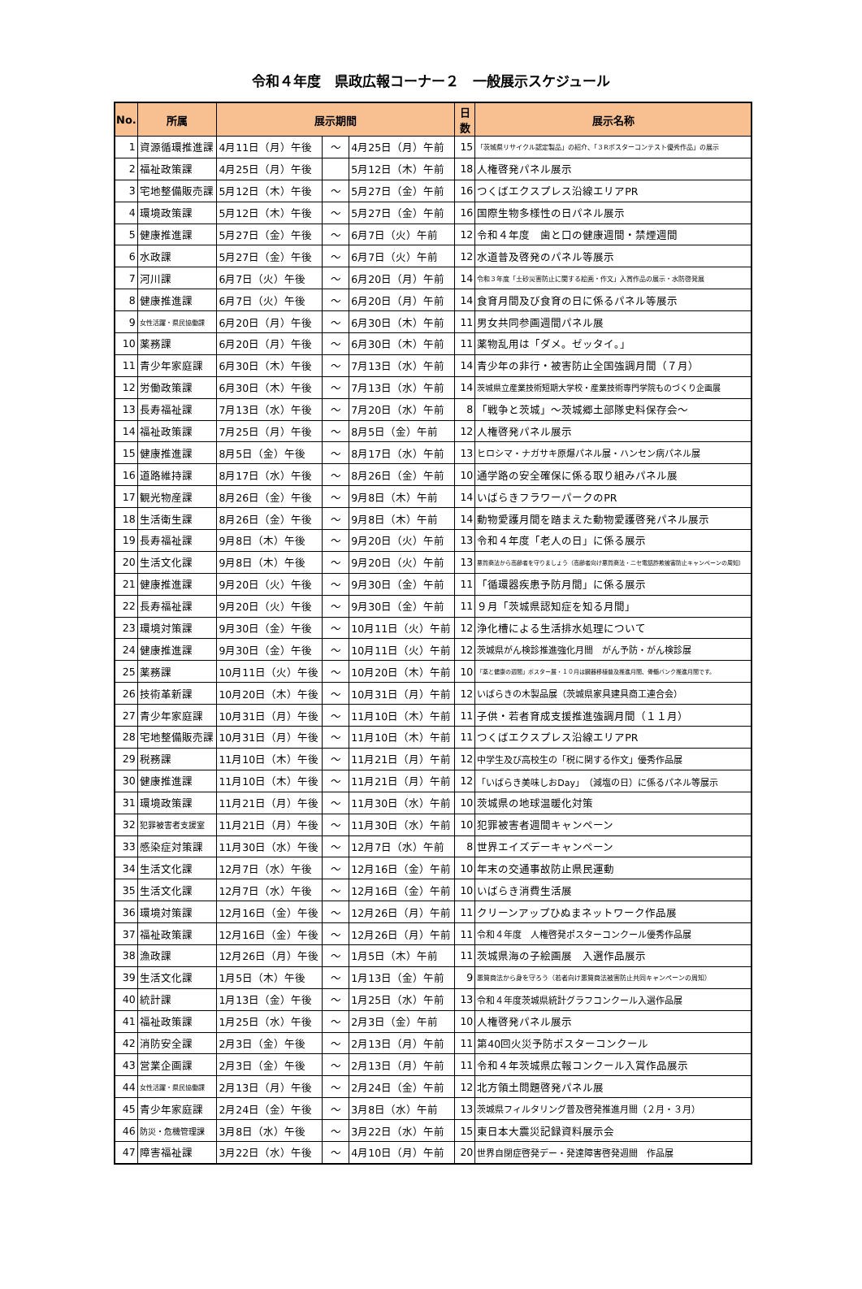令和４年度　県政広報コーナー２　一般展示スケジュール
| No. | 所属 | 展示期間 | | | 日数 | 展示名称 |
| --- | --- | --- | --- | --- | --- | --- |
| 1 | 資源循環推進課 | 4月11日（月）午後 | ～ | 4月25日（月）午前 | 15 | 「茨城県リサイクル認定製品」の紹介、「３Rポスターコンテスト優秀作品」の展示 |
| 2 | 福祉政策課 | 4月25日（月）午後 | | 5月12日（木）午前 | 18 | 人権啓発パネル展示 |
| 3 | 宅地整備販売課 | 5月12日（木）午後 | ～ | 5月27日（金）午前 | 16 | つくばエクスプレス沿線エリアPR |
| 4 | 環境政策課 | 5月12日（木）午後 | ～ | 5月27日（金）午前 | 16 | 国際生物多様性の日パネル展示 |
| 5 | 健康推進課 | 5月27日（金）午後 | ～ | 6月7日（火）午前 | 12 | 令和４年度 歯と口の健康週間・禁煙週間 |
| 6 | 水政課 | 5月27日（金）午後 | ～ | 6月7日（火）午前 | 12 | 水道普及啓発のパネル等展示 |
| 7 | 河川課 | 6月7日（火）午後 | ～ | 6月20日（月）午前 | 14 | 令和３年度「土砂災害防止に関する絵画・作文」入賞作品の展示・水防啓発展 |
| 8 | 健康推進課 | 6月7日（火）午後 | ～ | 6月20日（月）午前 | 14 | 食育月間及び食育の日に係るパネル等展示 |
| 9 | 女性活躍・県民協働課 | 6月20日（月）午後 | ～ | 6月30日（木）午前 | 11 | 男女共同参画週間パネル展 |
| 10 | 薬務課 | 6月20日（月）午後 | ～ | 6月30日（木）午前 | 11 | 薬物乱用は「ダメ。ゼッタイ。」 |
| 11 | 青少年家庭課 | 6月30日（木）午後 | ～ | 7月13日（水）午前 | 14 | 青少年の非行・被害防止全国強調月間（７月） |
| 12 | 労働政策課 | 6月30日（木）午後 | ～ | 7月13日（水）午前 | 14 | 茨城県立産業技術短期大学校・産業技術専門学院ものづくり企画展 |
| 13 | 長寿福祉課 | 7月13日（水）午後 | ～ | 7月20日（水）午前 | 8 | 「戦争と茨城」～茨城郷土部隊史料保存会～ |
| 14 | 福祉政策課 | 7月25日（月）午後 | ～ | 8月5日（金）午前 | 12 | 人権啓発パネル展示 |
| 15 | 健康推進課 | 8月5日（金）午後 | ～ | 8月17日（水）午前 | 13 | ヒロシマ・ナガサキ原爆パネル展・ハンセン病パネル展 |
| 16 | 道路維持課 | 8月17日（水）午後 | ～ | 8月26日（金）午前 | 10 | 通学路の安全確保に係る取り組みパネル展 |
| 17 | 観光物産課 | 8月26日（金）午後 | ～ | 9月8日（木）午前 | 14 | いばらきフラワーパークのPR |
| 18 | 生活衛生課 | 8月26日（金）午後 | ～ | 9月8日（木）午前 | 14 | 動物愛護月間を踏まえた動物愛護啓発パネル展示 |
| 19 | 長寿福祉課 | 9月8日（木）午後 | ～ | 9月20日（火）午前 | 13 | 令和４年度「老人の日」に係る展示 |
| 20 | 生活文化課 | 9月8日（木）午後 | ～ | 9月20日（火）午前 | 13 | 悪質商法から高齢者を守りましょう（高齢者向け悪質商法・ニセ電話詐欺被害防止キャンペーンの周知） |
| 21 | 健康推進課 | 9月20日（火）午後 | ～ | 9月30日（金）午前 | 11 | 「循環器疾患予防月間」に係る展示 |
| 22 | 長寿福祉課 | 9月20日（火）午後 | ～ | 9月30日（金）午前 | 11 | ９月「茨城県認知症を知る月間」 |
| 23 | 環境対策課 | 9月30日（金）午後 | ～ | 10月11日（火）午前 | 12 | 浄化槽による生活排水処理について |
| 24 | 健康推進課 | 9月30日（金）午後 | ～ | 10月11日（火）午前 | 12 | 茨城県がん検診推進強化月間 がん予防・がん検診展 |
| 25 | 薬務課 | 10月11日（火）午後 | ～ | 10月20日（木）午前 | 10 | 「薬と健康の週間」ポスター展・１０月は臓器移植普及推進月間、骨髄バンク推進月間です。 |
| 26 | 技術革新課 | 10月20日（木）午後 | ～ | 10月31日（月）午前 | 12 | いばらきの木製品展（茨城県家具建具商工連合会） |
| 27 | 青少年家庭課 | 10月31日（月）午後 | ～ | 11月10日（木）午前 | 11 | 子供・若者育成支援推進強調月間（１１月） |
| 28 | 宅地整備販売課 | 10月31日（月）午後 | ～ | 11月10日（木）午前 | 11 | つくばエクスプレス沿線エリアPR |
| 29 | 税務課 | 11月10日（木）午後 | ～ | 11月21日（月）午前 | 12 | 中学生及び高校生の「税に関する作文」優秀作品展 |
| 30 | 健康推進課 | 11月10日（木）午後 | ～ | 11月21日（月）午前 | 12 | 「いばらき美味しおDay」（減塩の日）に係るパネル等展示 |
| 31 | 環境政策課 | 11月21日（月）午後 | ～ | 11月30日（水）午前 | 10 | 茨城県の地球温暖化対策 |
| 32 | 犯罪被害者支援室 | 11月21日（月）午後 | ～ | 11月30日（水）午前 | 10 | 犯罪被害者週間キャンペーン |
| 33 | 感染症対策課 | 11月30日（水）午後 | ～ | 12月7日（水）午前 | 8 | 世界エイズデーキャンペーン |
| 34 | 生活文化課 | 12月7日（水）午後 | ～ | 12月16日（金）午前 | 10 | 年末の交通事故防止県民運動 |
| 35 | 生活文化課 | 12月7日（水）午後 | ～ | 12月16日（金）午前 | 10 | いばらき消費生活展 |
| 36 | 環境対策課 | 12月16日（金）午後 | ～ | 12月26日（月）午前 | 11 | クリーンアップひぬまネットワーク作品展 |
| 37 | 福祉政策課 | 12月16日（金）午後 | ～ | 12月26日（月）午前 | 11 | 令和４年度 人権啓発ポスターコンクール優秀作品展 |
| 38 | 漁政課 | 12月26日（月）午後 | ～ | 1月5日（木）午前 | 11 | 茨城県海の子絵画展 入選作品展示 |
| 39 | 生活文化課 | 1月5日（木）午後 | ～ | 1月13日（金）午前 | 9 | 悪質商法から身を守ろう（若者向け悪質商法被害防止共同キャンペーンの周知） |
| 40 | 統計課 | 1月13日（金）午後 | ～ | 1月25日（水）午前 | 13 | 令和４年度茨城県統計グラフコンクール入選作品展 |
| 41 | 福祉政策課 | 1月25日（水）午後 | ～ | 2月3日（金）午前 | 10 | 人権啓発パネル展示 |
| 42 | 消防安全課 | 2月3日（金）午後 | ～ | 2月13日（月）午前 | 11 | 第40回火災予防ポスターコンクール |
| 43 | 営業企画課 | 2月3日（金）午後 | ～ | 2月13日（月）午前 | 11 | 令和４年茨城県広報コンクール入賞作品展示 |
| 44 | 女性活躍・県民協働課 | 2月13日（月）午後 | ～ | 2月24日（金）午前 | 12 | 北方領土問題啓発パネル展 |
| 45 | 青少年家庭課 | 2月24日（金）午後 | ～ | 3月8日（水）午前 | 13 | 茨城県フィルタリング普及啓発推進月間（２月・３月） |
| 46 | 防災・危機管理課 | 3月8日（水）午後 | ～ | 3月22日（水）午前 | 15 | 東日本大震災記録資料展示会 |
| 47 | 障害福祉課 | 3月22日（水）午後 | ～ | 4月10日（月）午前 | 20 | 世界自閉症啓発デー・発達障害啓発週間 作品展 |